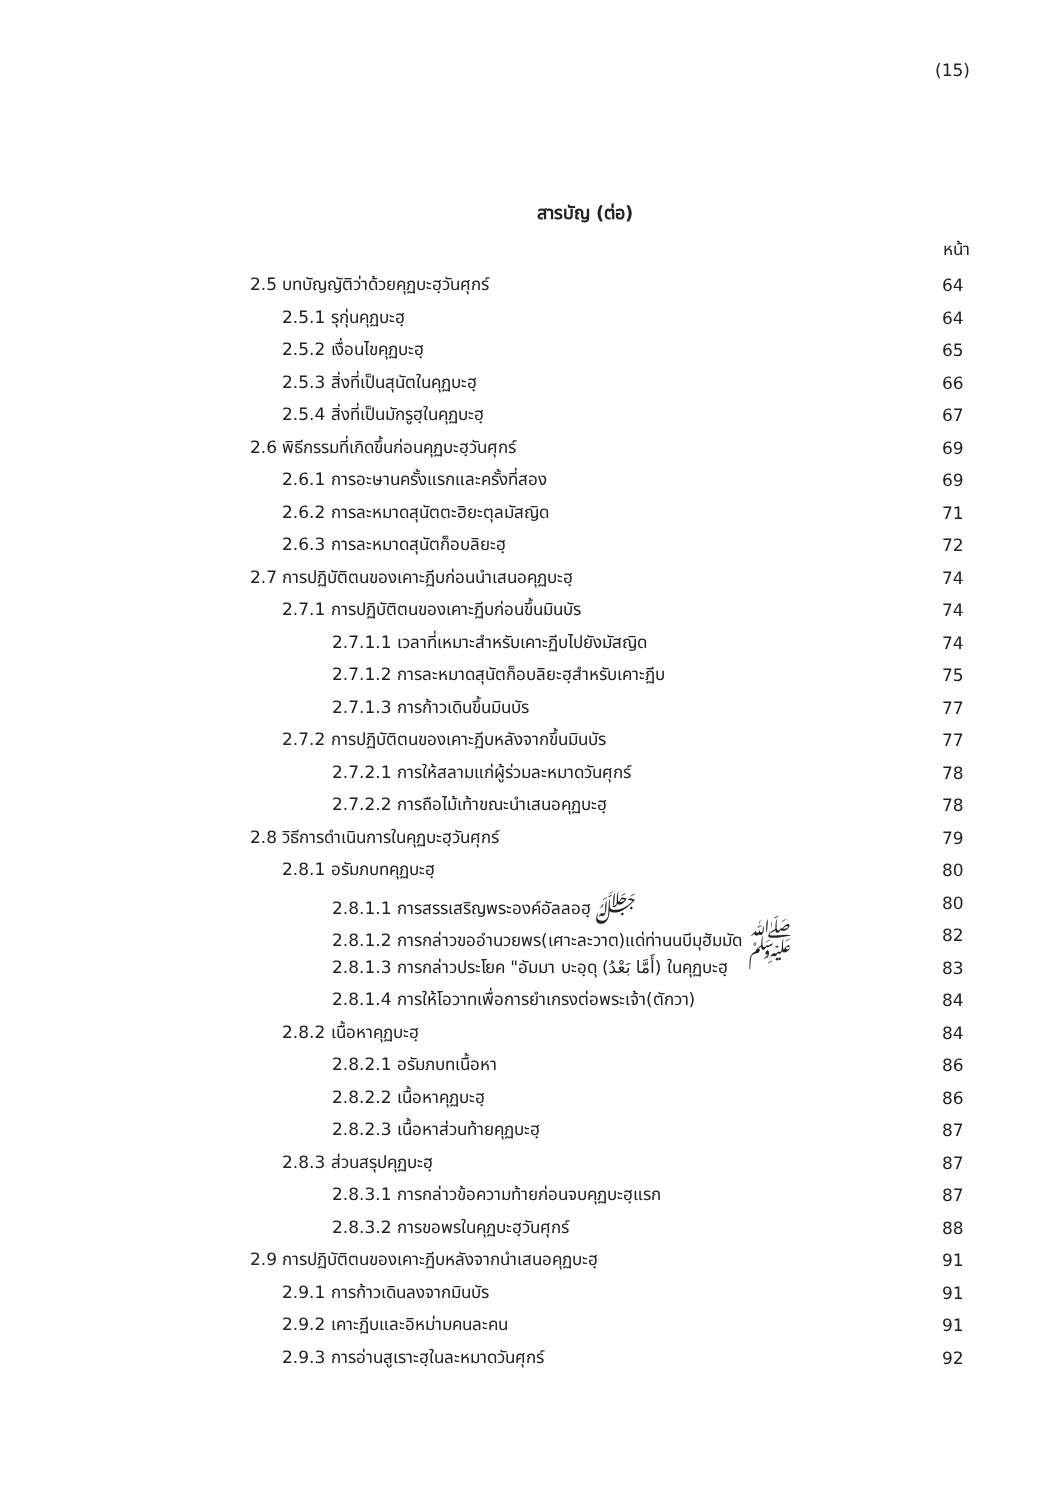(15)
สารบัญ (ต่อ)
หน้า
2.5 บทบัญญัติว่าด้วยคุฏบะฮฺวันศุกร์ 64
2.5.1 รุกุ่นคุฏบะฮฺ 64
2.5.2 เงื่อนไขคุฏบะฮฺ 65
2.5.3 สิ่งที่เป็นสุนัตในคุฏบะฮฺ 66
2.5.4 สิ่งที่เป็นมักรูฮฺในคุฏบะฮฺ 67
2.6 พิธีกรรมที่เกิดขึ้นก่อนคุฏบะฮฺวันศุกร์ 69
2.6.1 การอะษานครั้งแรกและครั้งที่สอง 69
2.6.2 การละหมาดสุนัตตะฮิยะตุลมัสญิด 71
2.6.3 การละหมาดสุนัตก็อบลิยะฮฺ 72
2.7 การปฏิบัติตนของเคาะฏีบก่อนนำเสนอคุฏบะฮฺ 74
2.7.1 การปฏิบัติตนของเคาะฏีบก่อนขึ้นมินบัร 74
2.7.1.1 เวลาที่เหมาะสำหรับเคาะฏีบไปยังมัสญิด 74
2.7.1.2 การละหมาดสุนัตก็อบลิยะฮฺสำหรับเคาะฏีบ 75
2.7.1.3 การก้าวเดินขึ้นมินบัร 77
2.7.2 การปฏิบัติตนของเคาะฏีบหลังจากขึ้นมินบัร 77
2.7.2.1 การให้สลามแก่ผู้ร่วมละหมาดวันศุกร์ 78
2.7.2.2 การถือไม้เท้าขณะนำเสนอคุฏบะฮฺ 78
2.8 วิธีการดำเนินการในคุฏบะฮฺวันศุกร์ 79
2.8.1 อรัมภบทคุฏบะฮฺ 80
2.8.1.1 การสรรเสริญพระองค์อัลลอฮฺ ﷻ 80
2.8.1.2 การกล่าวขออำนวยพร(เศาะละวาต)แด่ท่านนบีมุฮัมมัด ﷺ 82
2.8.1.3 การกล่าวประโยค "อัมมา บะอฺดุ (أَمَّا بَعْدُ) ในคุฏบะฮฺ 83
2.8.1.4 การให้โอวาทเพื่อการยำเกรงต่อพระเจ้า(ตักวา) 84
2.8.2 เนื้อหาคุฏบะฮฺ 84
2.8.2.1 อรัมภบทเนื้อหา 86
2.8.2.2 เนื้อหาคุฏบะฮฺ 86
2.8.2.3 เนื้อหาส่วนท้ายคุฏบะฮฺ 87
2.8.3 ส่วนสรุปคุฏบะฮฺ 87
2.8.3.1 การกล่าวข้อความท้ายก่อนจบคุฏบะฮฺแรก 87
2.8.3.2 การขอพรในคุฏบะฮฺวันศุกร์ 88
2.9 การปฏิบัติตนของเคาะฏีบหลังจากนำเสนอคุฏบะฮฺ 91
2.9.1 การก้าวเดินลงจากมินบัร 91
2.9.2 เคาะฏีบและอิหม่ามคนละคน 91
2.9.3 การอ่านสูเราะฮฺในละหมาดวันศุกร์ 92